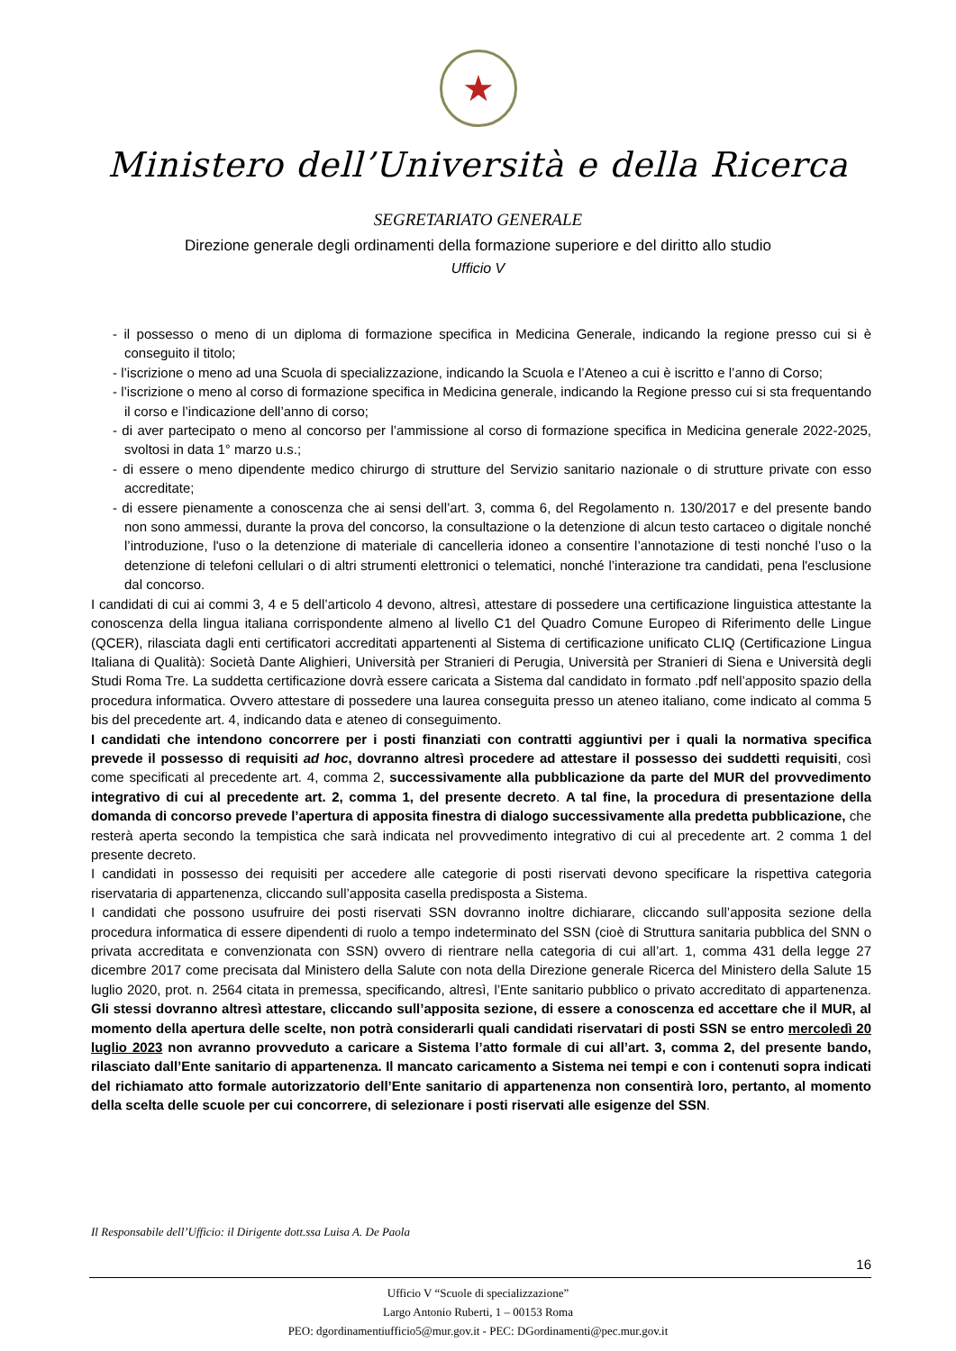★
Ministero dell’Università e della Ricerca
SEGRETARIATO GENERALE
Direzione generale degli ordinamenti della formazione superiore e del diritto allo studio
Ufficio V
- il possesso o meno di un diploma di formazione specifica in Medicina Generale, indicando la regione presso cui si è conseguito il titolo;
- l’iscrizione o meno ad una Scuola di specializzazione, indicando la Scuola e l’Ateneo a cui è iscritto e l’anno di Corso;
- l’iscrizione o meno al corso di formazione specifica in Medicina generale, indicando la Regione presso cui si sta frequentando il corso e l’indicazione dell’anno di corso;
- di aver partecipato o meno al concorso per l’ammissione al corso di formazione specifica in Medicina generale 2022-2025, svoltosi in data 1° marzo u.s.;
- di essere o meno dipendente medico chirurgo di strutture del Servizio sanitario nazionale o di strutture private con esso accreditate;
- di essere pienamente a conoscenza che ai sensi dell’art. 3, comma 6, del Regolamento n. 130/2017 e del presente bando non sono ammessi, durante la prova del concorso, la consultazione o la detenzione di alcun testo cartaceo o digitale nonché l’introduzione, l'uso o la detenzione di materiale di cancelleria idoneo a consentire l’annotazione di testi nonché l’uso o la detenzione di telefoni cellulari o di altri strumenti elettronici o telematici, nonché l’interazione tra candidati, pena l'esclusione dal concorso.
I candidati di cui ai commi 3, 4 e 5 dell’articolo 4 devono, altresì, attestare di possedere una certificazione linguistica attestante la conoscenza della lingua italiana corrispondente almeno al livello C1 del Quadro Comune Europeo di Riferimento delle Lingue (QCER), rilasciata dagli enti certificatori accreditati appartenenti al Sistema di certificazione unificato CLIQ (Certificazione Lingua Italiana di Qualità): Società Dante Alighieri, Università per Stranieri di Perugia, Università per Stranieri di Siena e Università degli Studi Roma Tre. La suddetta certificazione dovrà essere caricata a Sistema dal candidato in formato .pdf nell’apposito spazio della procedura informatica. Ovvero attestare di possedere una laurea conseguita presso un ateneo italiano, come indicato al comma 5 bis del precedente art. 4, indicando data e ateneo di conseguimento.
I candidati che intendono concorrere per i posti finanziati con contratti aggiuntivi per i quali la normativa specifica prevede il possesso di requisiti ad hoc, dovranno altresì procedere ad attestare il possesso dei suddetti requisiti, così come specificati al precedente art. 4, comma 2, successivamente alla pubblicazione da parte del MUR del provvedimento integrativo di cui al precedente art. 2, comma 1, del presente decreto. A tal fine, la procedura di presentazione della domanda di concorso prevede l’apertura di apposita finestra di dialogo successivamente alla predetta pubblicazione, che resterà aperta secondo la tempistica che sarà indicata nel provvedimento integrativo di cui al precedente art. 2 comma 1 del presente decreto.
I candidati in possesso dei requisiti per accedere alle categorie di posti riservati devono specificare la rispettiva categoria riservataria di appartenenza, cliccando sull’apposita casella predisposta a Sistema.
I candidati che possono usufruire dei posti riservati SSN dovranno inoltre dichiarare, cliccando sull’apposita sezione della procedura informatica di essere dipendenti di ruolo a tempo indeterminato del SSN (cioè di Struttura sanitaria pubblica del SNN o privata accreditata e convenzionata con SSN) ovvero di rientrare nella categoria di cui all’art. 1, comma 431 della legge 27 dicembre 2017 come precisata dal Ministero della Salute con nota della Direzione generale Ricerca del Ministero della Salute 15 luglio 2020, prot. n. 2564 citata in premessa, specificando, altresì, l’Ente sanitario pubblico o privato accreditato di appartenenza. Gli stessi dovranno altresì attestare, cliccando sull’apposita sezione, di essere a conoscenza ed accettare che il MUR, al momento della apertura delle scelte, non potrà considerarli quali candidati riservatari di posti SSN se entro mercoledì 20 luglio 2023 non avranno provveduto a caricare a Sistema l’atto formale di cui all’art. 3, comma 2, del presente bando, rilasciato dall’Ente sanitario di appartenenza. Il mancato caricamento a Sistema nei tempi e con i contenuti sopra indicati del richiamato atto formale autorizzatorio dell’Ente sanitario di appartenenza non consentirà loro, pertanto, al momento della scelta delle scuole per cui concorrere, di selezionare i posti riservati alle esigenze del SSN.
Il Responsabile dell’Ufficio: il Dirigente dott.ssa Luisa A. De Paola
16
Ufficio V “Scuole di specializzazione”
Largo Antonio Ruberti, 1 – 00153 Roma
PEO: dgordinamentiufficio5@mur.gov.it - PEC: DGordinamenti@pec.mur.gov.it